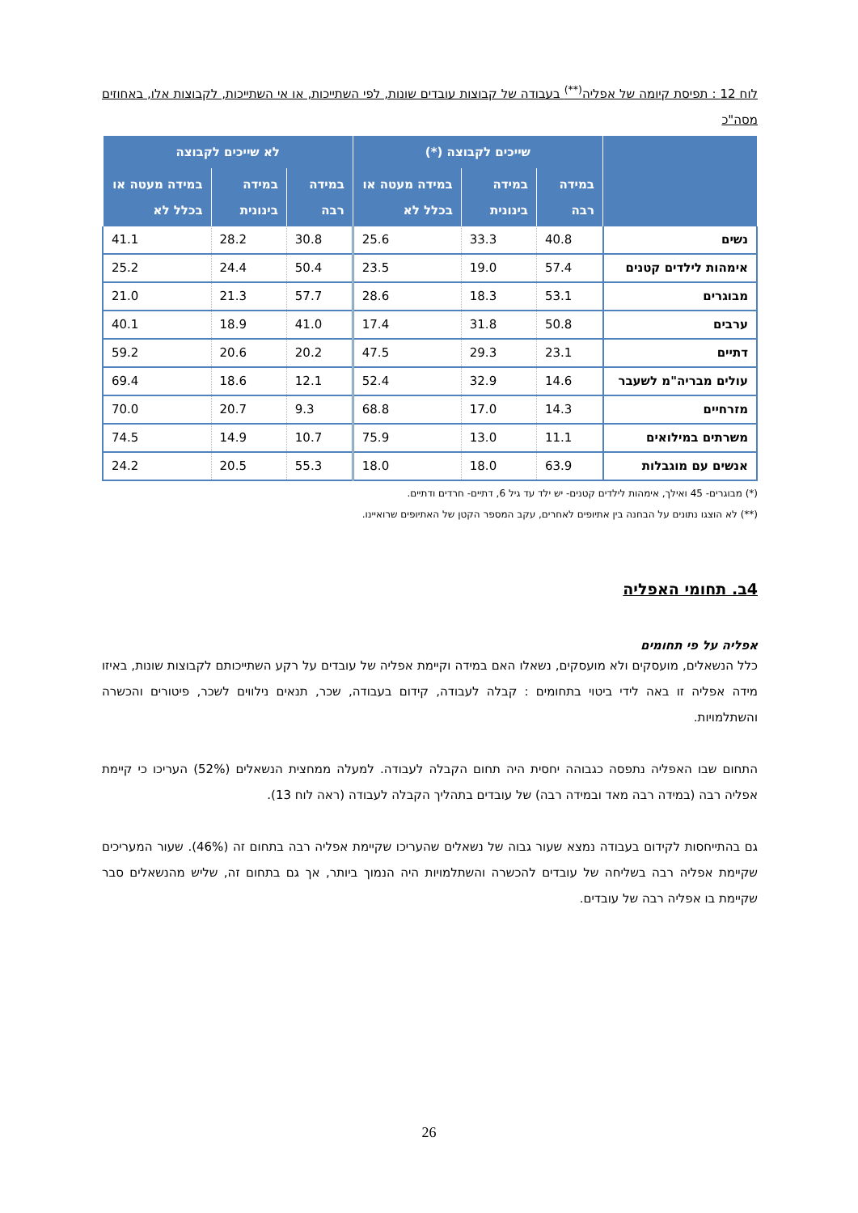לוח 12 : תפיסת קיומה של אפליה<sup>(**)</sup> בעבודה של קבוצות עובדים שונות, לפי השתייכות, או אי השתייכות, לקבוצות אלו, באחוזים מסה"כ
| | שייכים לקבוצה (*) | | | לא שייכים לקבוצה | | |
| --- | --- | --- | --- | --- | --- | --- |
| | במידה רבה | במידה בינונית | במידה מעטה או בכלל לא | במידה רבה | במידה בינונית | במידה מעטה או בכלל לא |
| נשים | 40.8 | 33.3 | 25.6 | 30.8 | 28.2 | 41.1 |
| אימהות לילדים קטנים | 57.4 | 19.0 | 23.5 | 50.4 | 24.4 | 25.2 |
| מבוגרים | 53.1 | 18.3 | 28.6 | 57.7 | 21.3 | 21.0 |
| ערבים | 50.8 | 31.8 | 17.4 | 41.0 | 18.9 | 40.1 |
| דתיים | 23.1 | 29.3 | 47.5 | 20.2 | 20.6 | 59.2 |
| עולים מבריה"מ לשעבר | 14.6 | 32.9 | 52.4 | 12.1 | 18.6 | 69.4 |
| מזרחיים | 14.3 | 17.0 | 68.8 | 9.3 | 20.7 | 70.0 |
| משרתים במילואים | 11.1 | 13.0 | 75.9 | 10.7 | 14.9 | 74.5 |
| אנשים עם מוגבלות | 63.9 | 18.0 | 18.0 | 55.3 | 20.5 | 24.2 |
(*) מבוגרים- 45 ואילך, אימהות לילדים קטנים- יש ילד עד גיל 6, דתיים- חרדים ודתיים.
(**) לא הוצגו נתונים על הבחנה בין אתיופים לאחרים, עקב המספר הקטן של האתיופים שרואיינו.
4ב. תחומי האפליה
אפליה על פי תחומים
כלל הנשאלים, מועסקים ולא מועסקים, נשאלו האם במידה וקיימת אפליה של עובדים על רקע השתייכותם לקבוצות שונות, באיזו מידה אפליה זו באה לידי ביטוי בתחומים : קבלה לעבודה, קידום בעבודה, שכר, תנאים נילווים לשכר, פיטורים והכשרה והשתלמויות.
התחום שבו האפליה נתפסה כגבוהה יחסית היה תחום הקבלה לעבודה. למעלה ממחצית הנשאלים (52%) העריכו כי קיימת אפליה רבה (במידה רבה מאד ובמידה רבה) של עובדים בתהליך הקבלה לעבודה (ראה לוח 13).
גם בהתייחסות לקידום בעבודה נמצא שעור גבוה של נשאלים שהעריכו שקיימת אפליה רבה בתחום זה (46%). שעור המעריכים שקיימת אפליה רבה בשליחה של עובדים להכשרה והשתלמויות היה הנמוך ביותר, אך גם בתחום זה, שליש מהנשאלים סבר שקיימת בו אפליה רבה של עובדים.
26